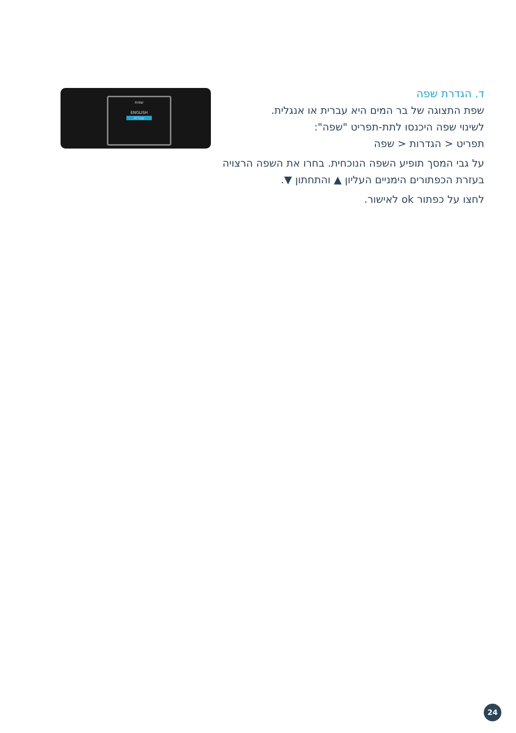ד. הגדרת שפה
שפת התצוגה של בר המים היא עברית או אנגלית.
לשינוי שפה היכנסו לתת-תפריט "שפה":
תפריט < הגדרות < שפה
על גבי המסך תופיע השפה הנוכחית. בחרו את השפה הרצויה בעזרת הכפתורים הימניים העליון ▲ והתחתון ▼.
לחצו על כפתור ok לאישור.
שפות
ENGLISH
עברית
24